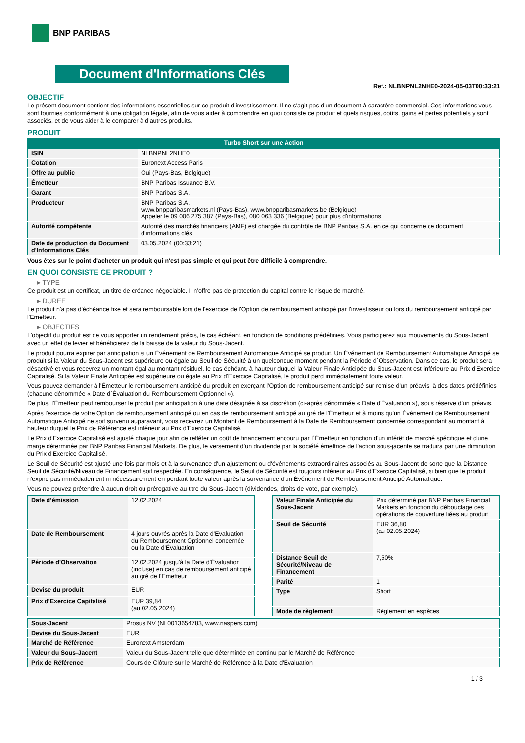BNP PARIBAS
Document d'Informations Clés
Ref.: NLBNPNL2NHE0-2024-05-03T00:33:21
OBJECTIF
Le présent document contient des informations essentielles sur ce produit d'investissement. Il ne s'agit pas d'un document à caractère commercial. Ces informations vous sont fournies conformément à une obligation légale, afin de vous aider à comprendre en quoi consiste ce produit et quels risques, coûts, gains et pertes potentiels y sont associés, et de vous aider à le comparer à d'autres produits.
PRODUIT
Turbo Short sur une Action
| ISIN | NLBNPNL2NHE0 |
| Cotation | Euronext Access Paris |
| Offre au public | Oui (Pays-Bas, Belgique) |
| Émetteur | BNP Paribas Issuance B.V. |
| Garant | BNP Paribas S.A. |
| Producteur | BNP Paribas S.A. www.bnpparibasmarkets.nl (Pays-Bas), www.bnpparibasmarkets.be (Belgique) Appeler le 09 006 275 387 (Pays-Bas), 080 063 336 (Belgique) pour plus d'informations |
| Autorité compétente | Autorité des marchés financiers (AMF) est chargée du contrôle de BNP Paribas S.A. en ce qui concerne ce document d’informations clés |
| Date de production du Document d'Informations Clés | 03.05.2024 (00:33:21) |
Vous êtes sur le point d'acheter un produit qui n'est pas simple et qui peut être difficile à comprendre.
EN QUOI CONSISTE CE PRODUIT ?
▸ TYPE
Ce produit est un certificat, un titre de créance négociable. Il n’offre pas de protection du capital contre le risque de marché.
▸ DUREE
Le produit n'a pas d'échéance fixe et sera remboursable lors de l'exercice de l'Option de remboursement anticipé par l'investisseur ou lors du remboursement anticipé par l'Emetteur.
▸ OBJECTIFS
L'objectif du produit est de vous apporter un rendement précis, le cas échéant, en fonction de conditions prédéfinies. Vous participerez aux mouvements du Sous-Jacent avec un effet de levier et bénéficierez de la baisse de la valeur du Sous-Jacent.
Le produit pourra expirer par anticipation si un Événement de Remboursement Automatique Anticipé se produit. Un Événement de Remboursement Automatique Anticipé se produit si la Valeur du Sous-Jacent est supérieure ou égale au Seuil de Sécurité à un quelconque moment pendant la Période d´Observation. Dans ce cas, le produit sera désactivé et vous recevrez un montant égal au montant résiduel, le cas échéant, à hauteur duquel la Valeur Finale Anticipée du Sous-Jacent est inférieure au Prix d'Exercice Capitalisé. Si la Valeur Finale Anticipée est supérieure ou égale au Prix d'Exercice Capitalisé, le produit perd immédiatement toute valeur.
Vous pouvez demander à l'Émetteur le remboursement anticipé du produit en exerçant l'Option de remboursement anticipé sur remise d'un préavis, à des dates prédéfinies (chacune dénommée « Date d´Évaluation du Remboursement Optionnel »).
De plus, l'Émetteur peut rembourser le produit par anticipation à une date désignée à sa discrétion (ci-après dénommée « Date d'Évaluation »), sous réserve d'un préavis.
Après l'exercice de votre Option de remboursement anticipé ou en cas de remboursement anticipé au gré de l'Émetteur et à moins qu'un Événement de Remboursement Automatique Anticipé ne soit survenu auparavant, vous recevrez un Montant de Remboursement à la Date de Remboursement concernée correspondant au montant à hauteur duquel le Prix de Référence est inférieur au Prix d'Exercice Capitalisé.
Le Prix d'Exercice Capitalisé est ajusté chaque jour afin de refléter un coût de financement encouru par l´Émetteur en fonction d'un intérêt de marché spécifique et d'une marge déterminée par BNP Paribas Financial Markets. De plus, le versement d’un dividende par la société émettrice de l'action sous-jacente se traduira par une diminution du Prix d'Exercice Capitalisé.
Le Seuil de Sécurité est ajusté une fois par mois et à la survenance d'un ajustement ou d'événements extraordinaires associés au Sous-Jacent de sorte que la Distance Seuil de Sécurité/Niveau de Financement soit respectée. En conséquence, le Seuil de Sécurité est toujours inférieur au Prix d'Exercice Capitalisé, si bien que le produit n'expire pas immédiatement ni nécessairement en perdant toute valeur après la survenance d'un Événement de Remboursement Anticipé Automatique.
Vous ne pouvez prétendre à aucun droit ou prérogative au titre du Sous-Jacent (dividendes, droits de vote, par exemple).
| Date d’émission | 12.02.2024 |
| Date de Remboursement | 4 jours ouvrés après la Date d'Évaluation du Remboursement Optionnel concernée ou la Date d'Évaluation |
| Période d'Observation | 12.02.2024 jusqu'à la Date d'Évaluation (incluse) en cas de remboursement anticipé au gré de l'Emetteur |
| Devise du produit | EUR |
| Prix d'Exercice Capitalisé | EUR 39,84 (au 02.05.2024) |
| Valeur Finale Anticipée du Sous-Jacent | Prix déterminé par BNP Paribas Financial Markets en fonction du débouclage des opérations de couverture liées au produit |
| Seuil de Sécurité | EUR 36,80 (au 02.05.2024) |
| Distance Seuil de Sécurité/Niveau de Financement | 7,50% |
| Parité | 1 |
| Type | Short |
| Mode de règlement | Règlement en espèces |
| Sous-Jacent | Prosus NV (NL0013654783, www.naspers.com) |
| Devise du Sous-Jacent | EUR |
| Marché de Référence | Euronext Amsterdam |
| Valeur du Sous-Jacent | Valeur du Sous-Jacent telle que déterminée en continu par le Marché de Référence |
| Prix de Référence | Cours de Clôture sur le Marché de Référence à la Date d'Évaluation |
1 / 3